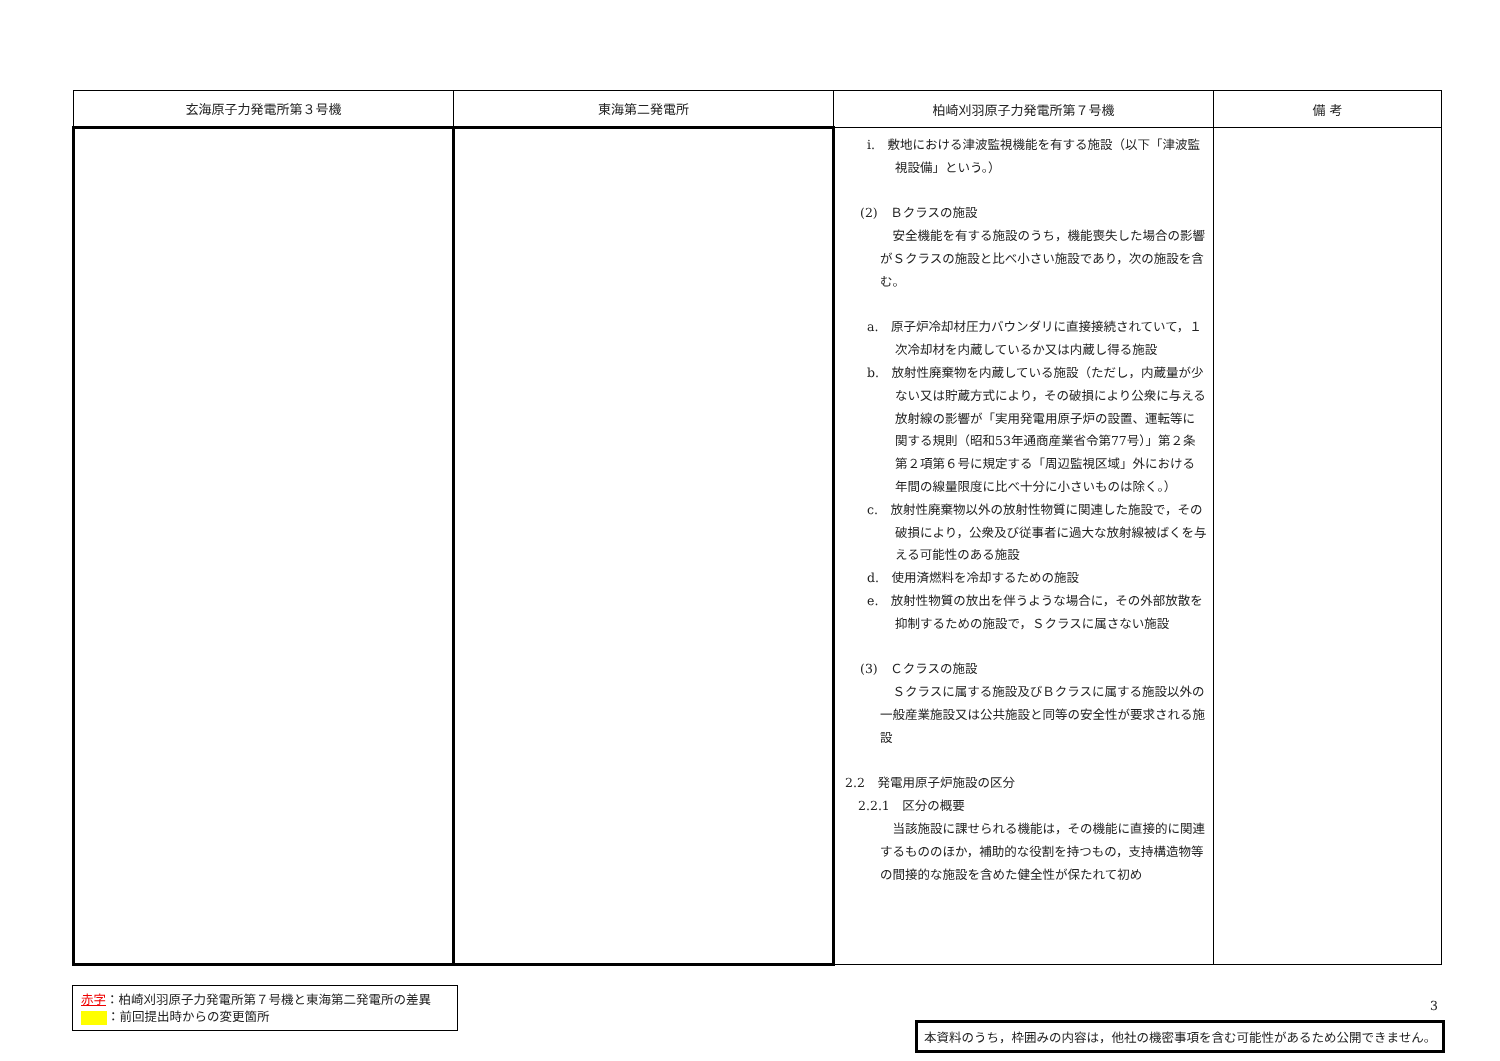| 玄海原子力発電所第３号機 | 東海第二発電所 | 柏崎刈羽原子力発電所第７号機 | 備 考 |
| --- | --- | --- | --- |
| | | i. 敷地における津波監視機能を有する施設（以下「津波監視設備」という。） (2) Ｂクラスの施設 安全機能を有する施設のうち，機能喪失した場合の影響がＳクラスの施設と比べ小さい施設であり，次の施設を含む。 a. 原子炉冷却材圧力バウンダリに直接接続されていて，１次冷却材を内蔵しているか又は内蔵し得る施設 b. 放射性廃棄物を内蔵している施設（ただし，内蔵量が少ない又は貯蔵方式により，その破損により公衆に与える放射線の影響が「実用発電用原子炉の設置、運転等に関する規則（昭和53年通商産業省令第77号）」第２条第２項第６号に規定する「周辺監視区域」外における年間の線量限度に比べ十分に小さいものは除く。） c. 放射性廃棄物以外の放射性物質に関連した施設で，その破損により，公衆及び従事者に過大な放射線被ばくを与える可能性のある施設 d. 使用済燃料を冷却するための施設 e. 放射性物質の放出を伴うような場合に，その外部放散を抑制するための施設で，Ｓクラスに属さない施設 (3) Ｃクラスの施設 Ｓクラスに属する施設及びＢクラスに属する施設以外の一般産業施設又は公共施設と同等の安全性が要求される施設 2.2 発電用原子炉施設の区分 2.2.1 区分の概要 当該施設に課せられる機能は，その機能に直接的に関連するもののほか，補助的な役割を持つもの，支持構造物等の間接的な施設を含めた健全性が保たれて初め | |
赤字：柏崎刈羽原子力発電所第７号機と東海第二発電所の差異
：前回提出時からの変更箇所
3
本資料のうち，枠囲みの内容は，他社の機密事項を含む可能性があるため公開できません。